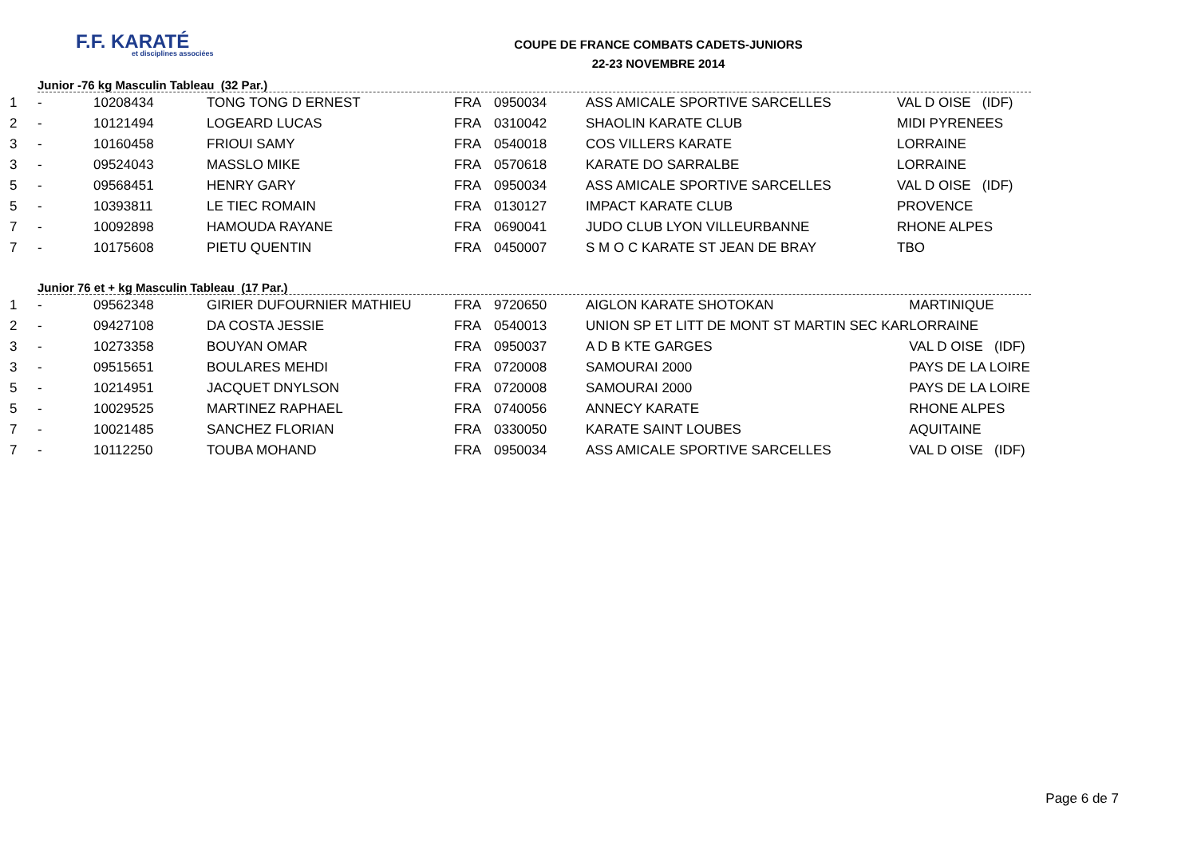F.F. KARATÉ
et disciplines associées
COUPE DE FRANCE COMBATS CADETS-JUNIORS
22-23 NOVEMBRE 2014
Junior -76 kg Masculin Tableau (32 Par.)
| 1 | - | 10208434 | TONG TONG D ERNEST | FRA | 0950034 | ASS AMICALE SPORTIVE SARCELLES | VAL D OISE (IDF) |
| 2 | - | 10121494 | LOGEARD LUCAS | FRA | 0310042 | SHAOLIN KARATE CLUB | MIDI PYRENEES |
| 3 | - | 10160458 | FRIOUI SAMY | FRA | 0540018 | COS VILLERS KARATE | LORRAINE |
| 3 | - | 09524043 | MASSLO MIKE | FRA | 0570618 | KARATE DO SARRALBE | LORRAINE |
| 5 | - | 09568451 | HENRY GARY | FRA | 0950034 | ASS AMICALE SPORTIVE SARCELLES | VAL D OISE (IDF) |
| 5 | - | 10393811 | LE TIEC ROMAIN | FRA | 0130127 | IMPACT KARATE CLUB | PROVENCE |
| 7 | - | 10092898 | HAMOUDA RAYANE | FRA | 0690041 | JUDO CLUB LYON VILLEURBANNE | RHONE ALPES |
| 7 | - | 10175608 | PIETU QUENTIN | FRA | 0450007 | S M O C KARATE ST JEAN DE BRAY | TBO |
Junior 76 et + kg Masculin Tableau (17 Par.)
| 1 | - | 09562348 | GIRIER DUFOURNIER MATHIEU | FRA | 9720650 | AIGLON KARATE SHOTOKAN | MARTINIQUE |
| 2 | - | 09427108 | DA COSTA JESSIE | FRA | 0540013 | UNION SP ET LITT DE MONT ST MARTIN SEC KAR | LORRAINE |
| 3 | - | 10273358 | BOUYAN OMAR | FRA | 0950037 | A D B KTE GARGES | VAL D OISE (IDF) |
| 3 | - | 09515651 | BOULARES MEHDI | FRA | 0720008 | SAMOURAI 2000 | PAYS DE LA LOIRE |
| 5 | - | 10214951 | JACQUET DNYLSON | FRA | 0720008 | SAMOURAI 2000 | PAYS DE LA LOIRE |
| 5 | - | 10029525 | MARTINEZ RAPHAEL | FRA | 0740056 | ANNECY KARATE | RHONE ALPES |
| 7 | - | 10021485 | SANCHEZ FLORIAN | FRA | 0330050 | KARATE SAINT LOUBES | AQUITAINE |
| 7 | - | 10112250 | TOUBA MOHAND | FRA | 0950034 | ASS AMICALE SPORTIVE SARCELLES | VAL D OISE (IDF) |
Page 6 de 7